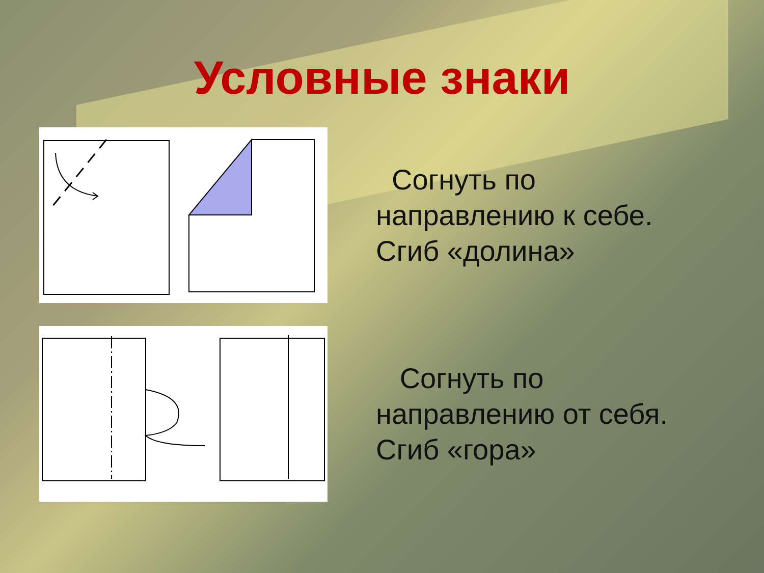Условные знаки
Согнуть по
направлению к себе.
Сгиб «долина»
Согнуть по
направлению от себя.
Сгиб «гора»